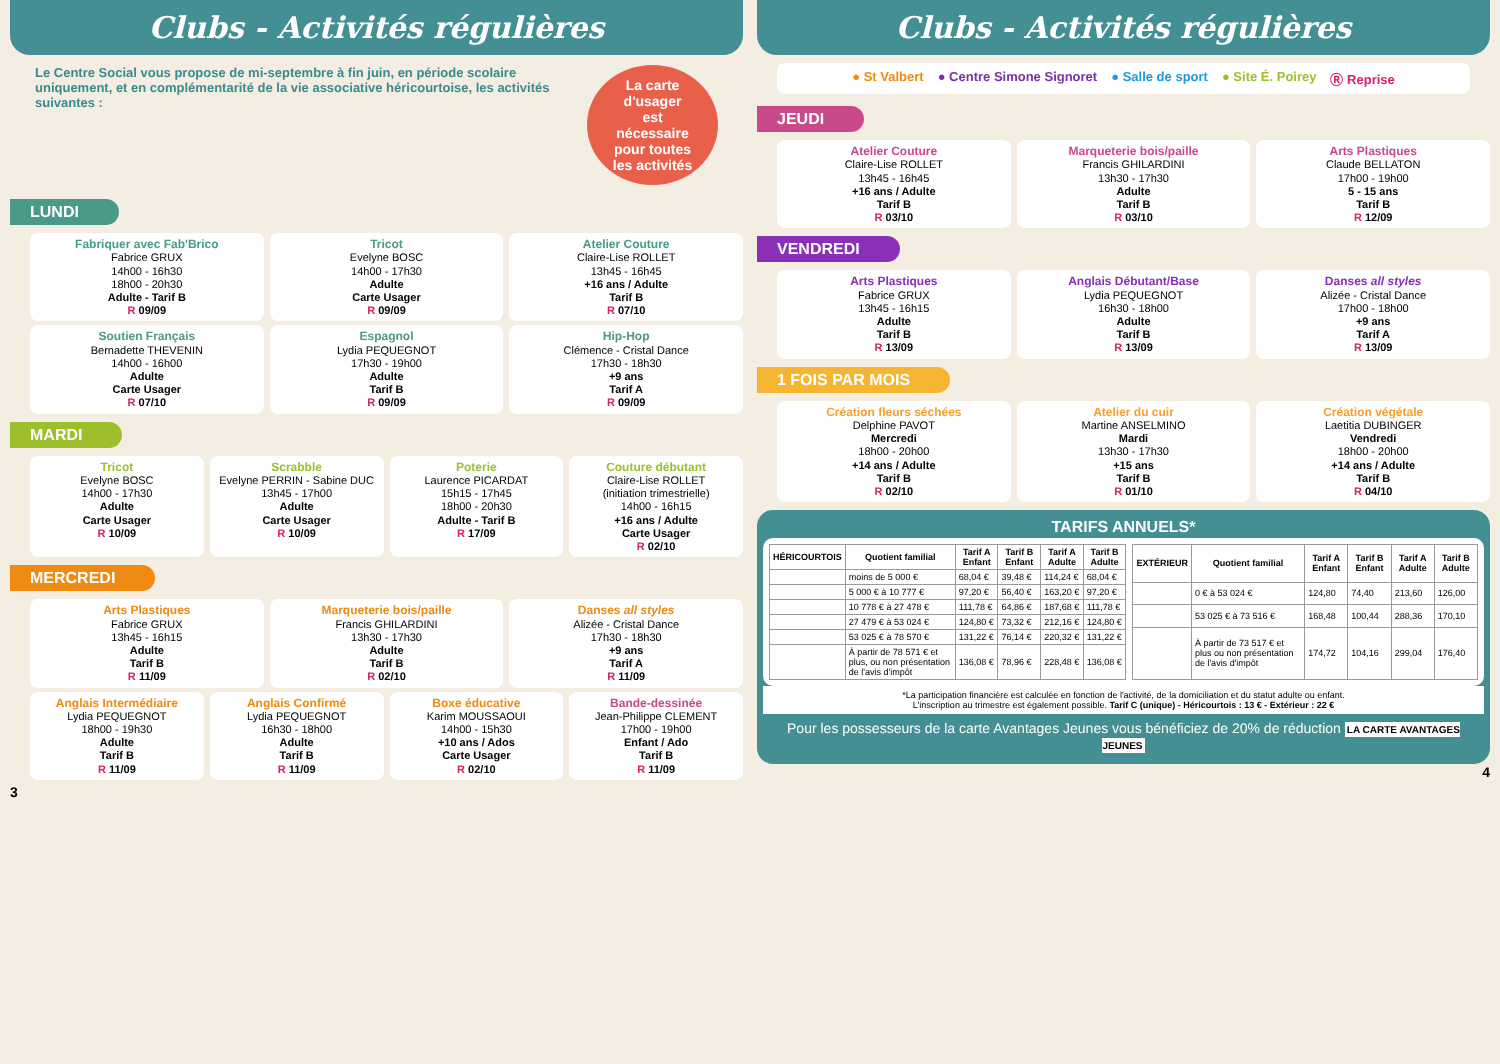Clubs - Activités régulières
Le Centre Social vous propose de mi-septembre à fin juin, en période scolaire uniquement, et en complémentarité de la vie associative héricourtoise, les activités suivantes :
La carte d'usager est nécessaire pour toutes les activités
LUNDI
Fabriquer avec Fab'Brico
Fabrice GRUX
14h00 - 16h30
18h00 - 20h30
Adulte - Tarif B
R 09/09
Tricot
Evelyne BOSC
14h00 - 17h30
Adulte
Carte Usager
R 09/09
Atelier Couture
Claire-Lise ROLLET
13h45 - 16h45
+16 ans / Adulte
Tarif B
R 07/10
Soutien Français
Bernadette THEVENIN
14h00 - 16h00
Adulte
Carte Usager
R 07/10
Espagnol
Lydia PEQUEGNOT
17h30 - 19h00
Adulte
Tarif B
R 09/09
Hip-Hop
Clémence - Cristal Dance
17h30 - 18h30
+9 ans
Tarif A
R 09/09
MARDI
Tricot
Evelyne BOSC
14h00 - 17h30
Adulte
Carte Usager
R 10/09
Scrabble
Evelyne PERRIN - Sabine DUC
13h45 - 17h00
Adulte
Carte Usager
R 10/09
Poterie
Laurence PICARDAT
15h15 - 17h45
18h00 - 20h30
Adulte - Tarif B
R 17/09
Couture débutant
Claire-Lise ROLLET
(initiation trimestrielle)
14h00 - 16h15
+16 ans / Adulte
Carte Usager
R 02/10
MERCREDI
Arts Plastiques
Fabrice GRUX
13h45 - 16h15
Adulte
Tarif B
R 11/09
Marqueterie bois/paille
Francis GHILARDINI
13h30 - 17h30
Adulte
Tarif B
R 02/10
Danses all styles
Alizée - Cristal Dance
17h30 - 18h30
+9 ans
Tarif A
R 11/09
Anglais Intermédiaire
Lydia PEQUEGNOT
18h00 - 19h30
Adulte
Tarif B
R 11/09
Anglais Confirmé
Lydia PEQUEGNOT
16h30 - 18h00
Adulte
Tarif B
R 11/09
Boxe éducative
Karim MOUSSAOUI
14h00 - 15h30
+10 ans / Ados
Carte Usager
R 02/10
Bande-dessinée
Jean-Philippe CLEMENT
17h00 - 19h00
Enfant / Ado
Tarif B
R 11/09
3
Clubs - Activités régulières
● St Valbert ● Centre Simone Signoret ● Salle de sport ● Site É. Poirey Ⓡ Reprise
JEUDI
Atelier Couture
Claire-Lise ROLLET
13h45 - 16h45
+16 ans / Adulte
Tarif B
R 03/10
Marqueterie bois/paille
Francis GHILARDINI
13h30 - 17h30
Adulte
Tarif B
R 03/10
Arts Plastiques
Claude BELLATON
17h00 - 19h00
5 - 15 ans
Tarif B
R 12/09
VENDREDI
Arts Plastiques
Fabrice GRUX
13h45 - 16h15
Adulte
Tarif B
R 13/09
Anglais Débutant/Base
Lydia PEQUEGNOT
16h30 - 18h00
Adulte
Tarif B
R 13/09
Danses all styles
Alizée - Cristal Dance
17h00 - 18h00
+9 ans
Tarif A
R 13/09
1 FOIS PAR MOIS
Création fleurs séchées
Delphine PAVOT
Mercredi
18h00 - 20h00
+14 ans / Adulte
Tarif B
R 02/10
Atelier du cuir
Martine ANSELMINO
Mardi
13h30 - 17h30
+15 ans
Tarif B
R 01/10
Création végétale
Laetitia DUBINGER
Vendredi
18h00 - 20h00
+14 ans / Adulte
Tarif B
R 04/10
TARIFS ANNUELS*
| HÉRICOURTOIS | Quotient familial | Tarif A Enfant | Tarif B Enfant | Tarif A Adulte | Tarif B Adulte |
| --- | --- | --- | --- | --- | --- |
| | moins de 5 000 € | 68,04 € | 39,48 € | 114,24 € | 68,04 € |
| | 5 000 € à 10 777 € | 97,20 € | 56,40 € | 163,20 € | 97,20 € |
| | 10 778 € à 27 478 € | 111,78 € | 64,86 € | 187,68 € | 111,78 € |
| | 27 479 € à 53 024 € | 124,80 € | 73,32 € | 212,16 € | 124,80 € |
| | 53 025 € à 78 570 € | 131,22 € | 76,14 € | 220,32 € | 131,22 € |
| | À partir de 78 571 € et plus, ou non présentation de l'avis d'impôt | 136,08 € | 78,96 € | 228,48 € | 136,08 € |
| EXTÉRIEUR | Quotient familial | Tarif A Enfant | Tarif B Enfant | Tarif A Adulte | Tarif B Adulte |
| --- | --- | --- | --- | --- | --- |
| | 0 € à 53 024 € | 124,80 | 74,40 | 213,60 | 126,00 |
| | 53 025 € à 73 516 € | 168,48 | 100,44 | 288,36 | 170,10 |
| | À partir de 73 517 € et plus ou non présentation de l'avis d'impôt | 174,72 | 104,16 | 299,04 | 176,40 |
*La participation financière est calculée en fonction de l'activité, de la domiciliation et du statut adulte ou enfant.
L'inscription au trimestre est également possible. Tarif C (unique) - Héricourtois : 13 € - Extérieur : 22 €
Pour les possesseurs de la carte Avantages Jeunes vous bénéficiez de 20% de réduction LA CARTE AVANTAGES JEUNES
4